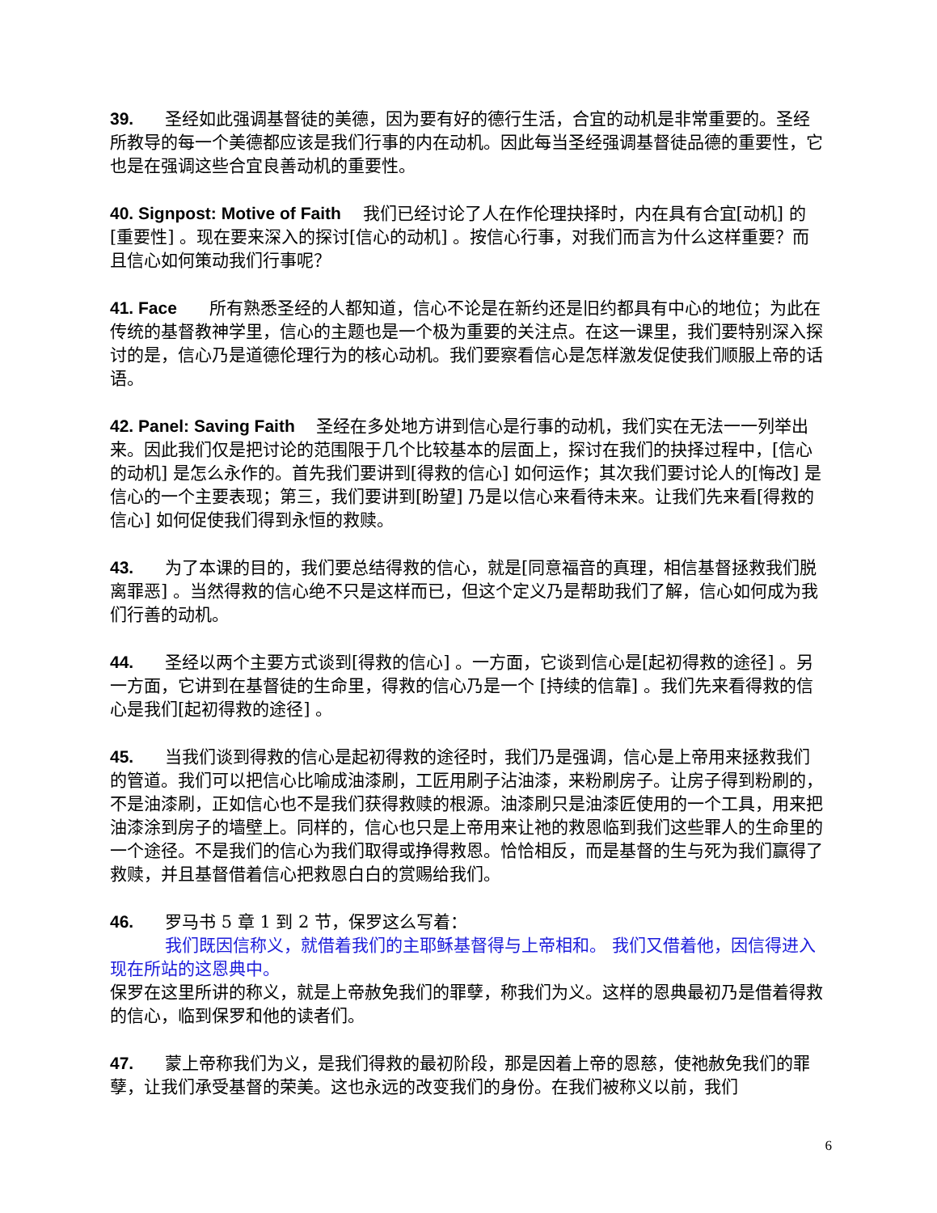39. 圣经如此强调基督徒的美德，因为要有好的德行生活，合宜的动机是非常重要的。圣经所教导的每一个美德都应该是我们行事的内在动机。因此每当圣经强调基督徒品德的重要性，它也是在强调这些合宜良善动机的重要性。
40. Signpost: Motive of Faith 我们已经讨论了人在作伦理抉择时，内在具有合宜[动机] 的[重要性] 。现在要来深入的探讨[信心的动机] 。按信心行事，对我们而言为什么这样重要？而且信心如何策动我们行事呢？
41. Face 所有熟悉圣经的人都知道，信心不论是在新约还是旧约都具有中心的地位；为此在传统的基督教神学里，信心的主题也是一个极为重要的关注点。在这一课里，我们要特别深入探讨的是，信心乃是道德伦理行为的核心动机。我们要察看信心是怎样激发促使我们顺服上帝的话语。
42. Panel: Saving Faith 圣经在多处地方讲到信心是行事的动机，我们实在无法一一列举出来。因此我们仅是把讨论的范围限于几个比较基本的层面上，探讨在我们的抉择过程中，[信心的动机] 是怎么永作的。首先我们要讲到[得救的信心] 如何运作；其次我们要讨论人的[悔改] 是信心的一个主要表现；第三，我们要讲到[盼望] 乃是以信心来看待未来。让我们先来看[得救的信心] 如何促使我们得到永恒的救赎。
43. 为了本课的目的，我们要总结得救的信心，就是[同意福音的真理，相信基督拯救我们脱离罪恶] 。当然得救的信心绝不只是这样而已，但这个定义乃是帮助我们了解，信心如何成为我们行善的动机。
44. 圣经以两个主要方式谈到[得救的信心] 。一方面，它谈到信心是[起初得救的途径] 。另一方面，它讲到在基督徒的生命里，得救的信心乃是一个 [持续的信靠] 。我们先来看得救的信心是我们[起初得救的途径] 。
45. 当我们谈到得救的信心是起初得救的途径时，我们乃是强调，信心是上帝用来拯救我们的管道。我们可以把信心比喻成油漆刷，工匠用刷子沾油漆，来粉刷房子。让房子得到粉刷的，不是油漆刷，正如信心也不是我们获得救赎的根源。油漆刷只是油漆匠使用的一个工具，用来把油漆涂到房子的墙壁上。同样的，信心也只是上帝用来让祂的救恩临到我们这些罪人的生命里的一个途径。不是我们的信心为我们取得或挣得救恩。恰恰相反，而是基督的生与死为我们赢得了救赎，并且基督借着信心把救恩白白的赏赐给我们。
46. 罗马书 5 章 1 到 2 节，保罗这么写着：
我们既因信称义，就借着我们的主耶稣基督得与上帝相和。 我们又借着他，因信得进入现在所站的这恩典中。
保罗在这里所讲的称义，就是上帝赦免我们的罪孽，称我们为义。这样的恩典最初乃是借着得救的信心，临到保罗和他的读者们。
47. 蒙上帝称我们为义，是我们得救的最初阶段，那是因着上帝的恩慈，使祂赦免我们的罪孽，让我们承受基督的荣美。这也永远的改变我们的身份。在我们被称义以前，我们
6